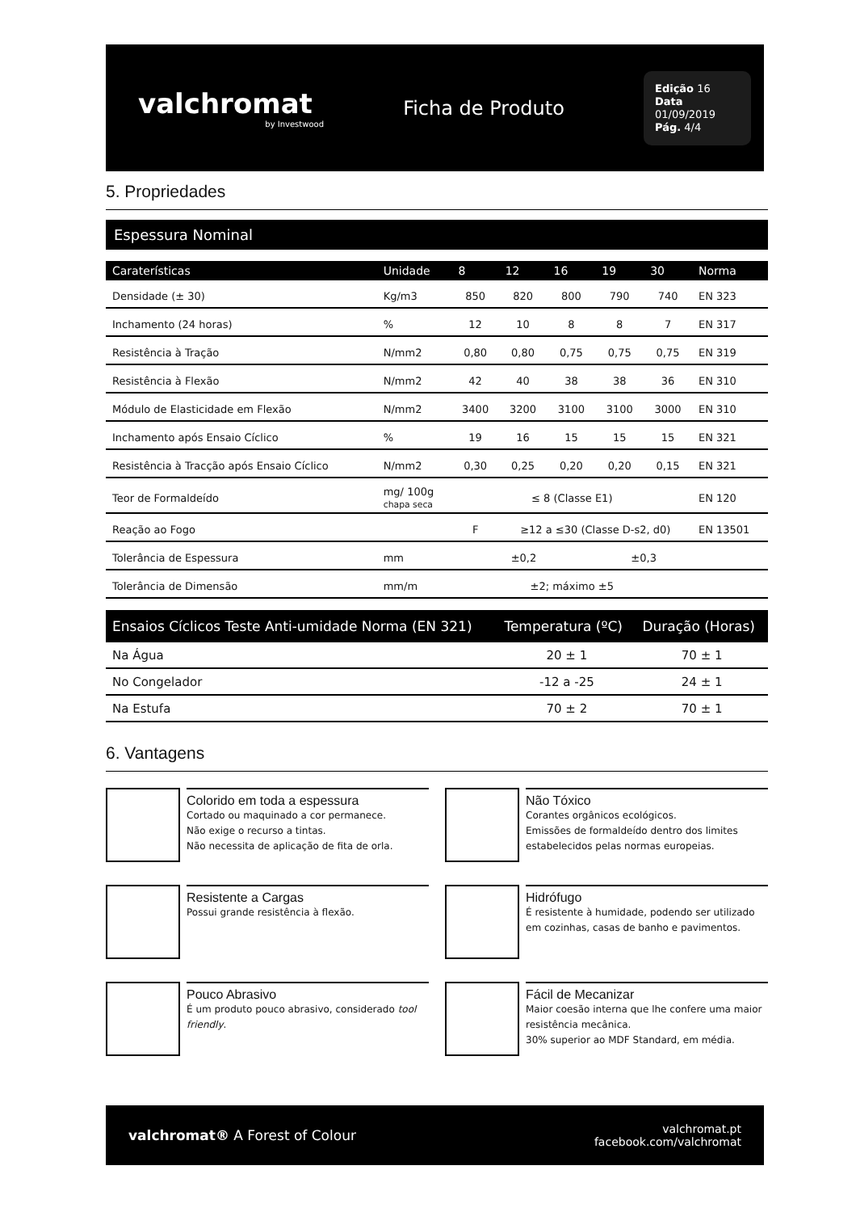valchromat
by Investwood
Ficha de Produto
Edição 16
Data 01/09/2019
Pág. 4/4
5. Propriedades
Espessura Nominal
| Caraterísticas | Unidade | 8 | 12 | 16 | 19 | 30 | Norma |
| --- | --- | --- | --- | --- | --- | --- | --- |
| Densidade (± 30) | Kg/m3 | 850 | 820 | 800 | 790 | 740 | EN 323 |
| Inchamento (24 horas) | % | 12 | 10 | 8 | 8 | 7 | EN 317 |
| Resistência à Tração | N/mm2 | 0,80 | 0,80 | 0,75 | 0,75 | 0,75 | EN 319 |
| Resistência à Flexão | N/mm2 | 42 | 40 | 38 | 38 | 36 | EN 310 |
| Módulo de Elasticidade em Flexão | N/mm2 | 3400 | 3200 | 3100 | 3100 | 3000 | EN 310 |
| Inchamento após Ensaio Cíclico | % | 19 | 16 | 15 | 15 | 15 | EN 321 |
| Resistência à Tracção após Ensaio Cíclico | N/mm2 | 0,30 | 0,25 | 0,20 | 0,20 | 0,15 | EN 321 |
| Teor de Formaldeído | mg/ 100g chapa seca | ≤ 8 (Classe E1) | | | | | EN 120 |
| Reação ao Fogo | | F | ≥12 a ≤30 (Classe D-s2, d0) | | | | EN 13501 |
| Tolerância de Espessura | mm | ±0,2 | | | ±0,3 | | |
| Tolerância de Dimensão | mm/m | ±2; máximo ±5 | | | | | |
| Ensaios Cíclicos Teste Anti-umidade Norma (EN 321) | Temperatura (ºC) | Duração (Horas) |
| --- | --- | --- |
| Na Água | 20 ± 1 | 70 ± 1 |
| No Congelador | -12 a -25 | 24 ± 1 |
| Na Estufa | 70 ± 2 | 70 ± 1 |
6. Vantagens
Colorido em toda a espessura
Cortado ou maquinado a cor permanece.
Não exige o recurso a tintas.
Não necessita de aplicação de fita de orla.
Não Tóxico
Corantes orgânicos ecológicos.
Emissões de formaldeído dentro dos limites estabelecidos pelas normas europeias.
Resistente a Cargas
Possui grande resistência à flexão.
Hidrófugo
É resistente à humidade, podendo ser utilizado em cozinhas, casas de banho e pavimentos.
Pouco Abrasivo
É um produto pouco abrasivo, considerado tool friendly.
Fácil de Mecanizar
Maior coesão interna que lhe confere uma maior resistência mecânica.
30% superior ao MDF Standard, em média.
valchromat® A Forest of Colour
valchromat.pt
facebook.com/valchromat